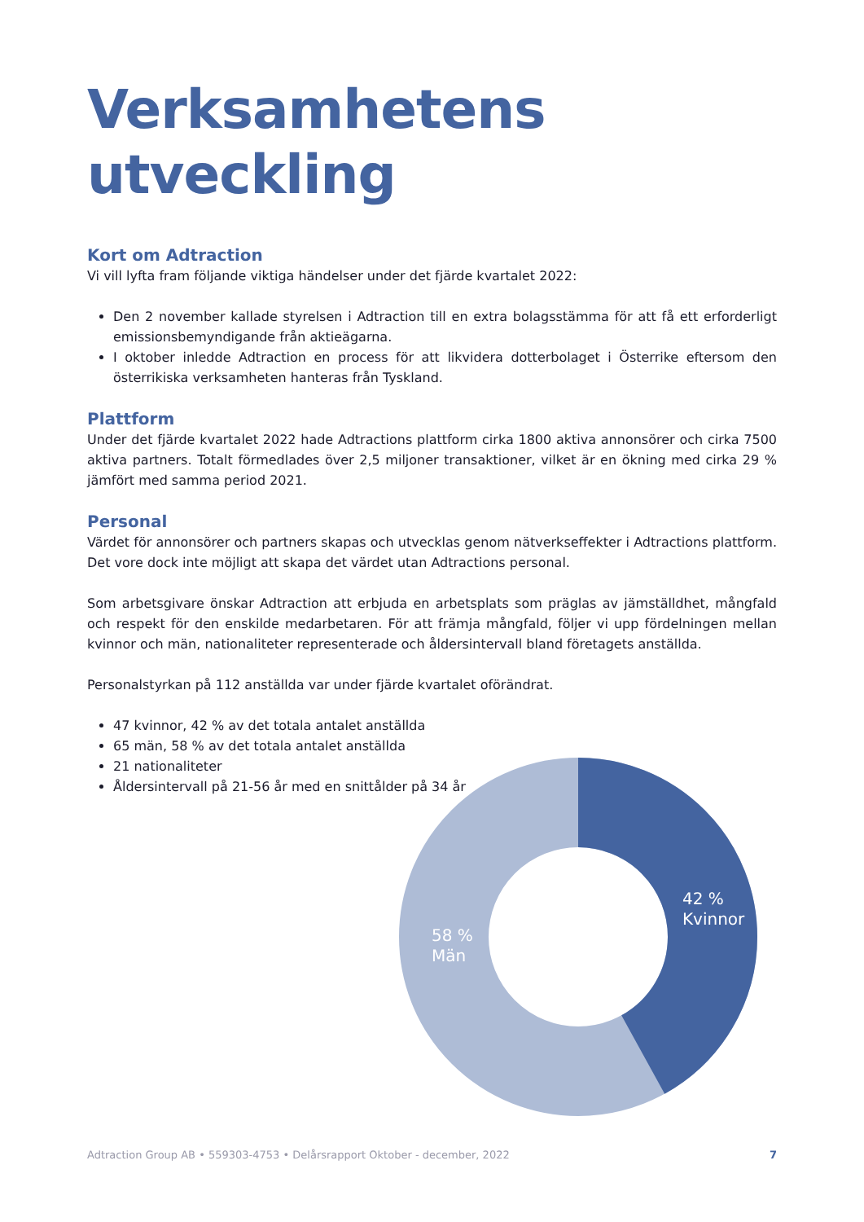Verksamhetens utveckling
Kort om Adtraction
Vi vill lyfta fram följande viktiga händelser under det fjärde kvartalet 2022:
Den 2 november kallade styrelsen i Adtraction till en extra bolagsstämma för att få ett erforderligt emissionsbemyndigande från aktieägarna.
I oktober inledde Adtraction en process för att likvidera dotterbolaget i Österrike eftersom den österrikiska verksamheten hanteras från Tyskland.
Plattform
Under det fjärde kvartalet 2022 hade Adtractions plattform cirka 1800 aktiva annonsörer och cirka 7500 aktiva partners. Totalt förmedlades över 2,5 miljoner transaktioner, vilket är en ökning med cirka 29 % jämfört med samma period 2021.
Personal
Värdet för annonsörer och partners skapas och utvecklas genom nätverkseffekter i Adtractions plattform. Det vore dock inte möjligt att skapa det värdet utan Adtractions personal.
Som arbetsgivare önskar Adtraction att erbjuda en arbetsplats som präglas av jämställdhet, mångfald och respekt för den enskilde medarbetaren. För att främja mångfald, följer vi upp fördelningen mellan kvinnor och män, nationaliteter representerade och åldersintervall bland företagets anställda.
Personalstyrkan på 112 anställda var under fjärde kvartalet oförändrat.
47 kvinnor, 42 % av det totala antalet anställda
65 män, 58 % av det totala antalet anställda
21 nationaliteter
Åldersintervall på 21-56 år med en snittålder på 34 år
42 %
Kvinnor
58 %
Män
Adtraction Group AB • 559303-4753 • Delårsrapport Oktober - december, 2022 7